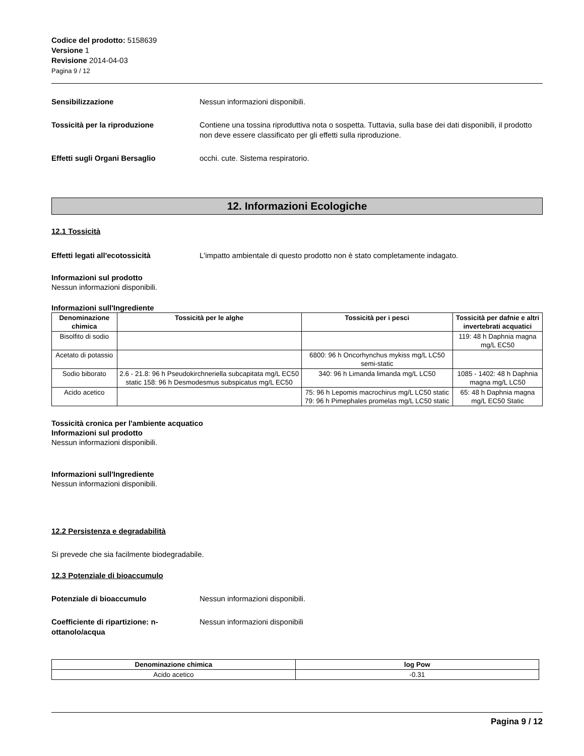Codice del prodotto: 5158639
Versione 1
Revisione 2014-04-03
Pagina 9 / 12
Sensibilizzazione Nessun informazioni disponibili.
Tossicità per la riproduzione Contiene una tossina riproduttiva nota o sospetta. Tuttavia, sulla base dei dati disponibili, il prodotto non deve essere classificato per gli effetti sulla riproduzione.
Effetti sugli Organi Bersaglio occhi. cute. Sistema respiratorio.
12. Informazioni Ecologiche
12.1 Tossicità
Effetti legati all'ecotossicità L'impatto ambientale di questo prodotto non è stato completamente indagato.
Informazioni sul prodotto
Nessun informazioni disponibili.
Informazioni sull'Ingrediente
| Denominazione chimica | Tossicità per le alghe | Tossicità per i pesci | Tossicità per dafnie e altri invertebrati acquatici |
| --- | --- | --- | --- |
| Bisolfito di sodio | | | 119: 48 h Daphnia magna mg/L EC50 |
| Acetato di potassio | | 6800: 96 h Oncorhynchus mykiss mg/L LC50 semi-static | |
| Sodio biborato | 2.6 - 21.8: 96 h Pseudokirchneriella subcapitata mg/L EC50 static 158: 96 h Desmodesmus subspicatus mg/L EC50 | 340: 96 h Limanda limanda mg/L LC50 | 1085 - 1402: 48 h Daphnia magna mg/L LC50 |
| Acido acetico | | 75: 96 h Lepomis macrochirus mg/L LC50 static 79: 96 h Pimephales promelas mg/L LC50 static | 65: 48 h Daphnia magna mg/L EC50 Static |
Tossicità cronica per l'ambiente acquatico
Informazioni sul prodotto
Nessun informazioni disponibili.
Informazioni sull'Ingrediente
Nessun informazioni disponibili.
12.2 Persistenza e degradabilità
Si prevede che sia facilmente biodegradabile.
12.3 Potenziale di bioaccumulo
Potenziale di bioaccumulo Nessun informazioni disponibili.
Coefficiente di ripartizione: n-ottanolo/acqua
Nessun informazioni disponibili
| Denominazione chimica | log Pow |
| --- | --- |
| Acido acetico | -0.31 |
Pagina 9 / 12